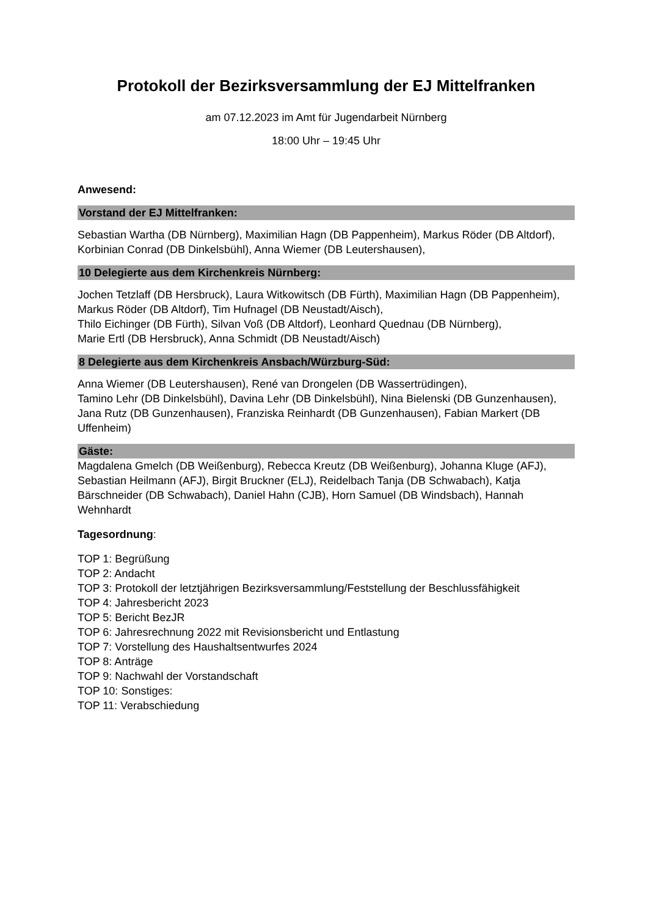Protokoll der Bezirksversammlung der EJ Mittelfranken
am 07.12.2023 im Amt für Jugendarbeit Nürnberg
18:00 Uhr – 19:45 Uhr
Anwesend:
Vorstand der EJ Mittelfranken:
Sebastian Wartha (DB Nürnberg), Maximilian Hagn (DB Pappenheim), Markus Röder (DB Altdorf), Korbinian Conrad (DB Dinkelsbühl), Anna Wiemer (DB Leutershausen),
10 Delegierte aus dem Kirchenkreis Nürnberg:
Jochen Tetzlaff (DB Hersbruck), Laura Witkowitsch (DB Fürth), Maximilian Hagn (DB Pappenheim), Markus Röder (DB Altdorf), Tim Hufnagel (DB Neustadt/Aisch),
Thilo Eichinger (DB Fürth), Silvan Voß (DB Altdorf), Leonhard Quednau (DB Nürnberg),
Marie Ertl (DB Hersbruck), Anna Schmidt (DB Neustadt/Aisch)
8 Delegierte aus dem Kirchenkreis Ansbach/Würzburg-Süd:
Anna Wiemer (DB Leutershausen), René van Drongelen (DB Wassertrüdingen),
Tamino Lehr (DB Dinkelsbühl), Davina Lehr (DB Dinkelsbühl), Nina Bielenski (DB Gunzenhausen), Jana Rutz (DB Gunzenhausen), Franziska Reinhardt (DB Gunzenhausen), Fabian Markert (DB Uffenheim)
Gäste:
Magdalena Gmelch (DB Weißenburg), Rebecca Kreutz (DB Weißenburg), Johanna Kluge (AFJ), Sebastian Heilmann (AFJ), Birgit Bruckner (ELJ), Reidelbach Tanja (DB Schwabach), Katja Bärschneider (DB Schwabach), Daniel Hahn (CJB), Horn Samuel (DB Windsbach), Hannah Wehnhardt
Tagesordnung:
TOP 1: Begrüßung
TOP 2: Andacht
TOP 3: Protokoll der letztjährigen Bezirksversammlung/Feststellung der Beschlussfähigkeit
TOP 4: Jahresbericht 2023
TOP 5: Bericht BezJR
TOP 6: Jahresrechnung 2022 mit Revisionsbericht und Entlastung
TOP 7: Vorstellung des Haushaltsentwurfes 2024
TOP 8: Anträge
TOP 9: Nachwahl der Vorstandschaft
TOP 10: Sonstiges:
TOP 11: Verabschiedung